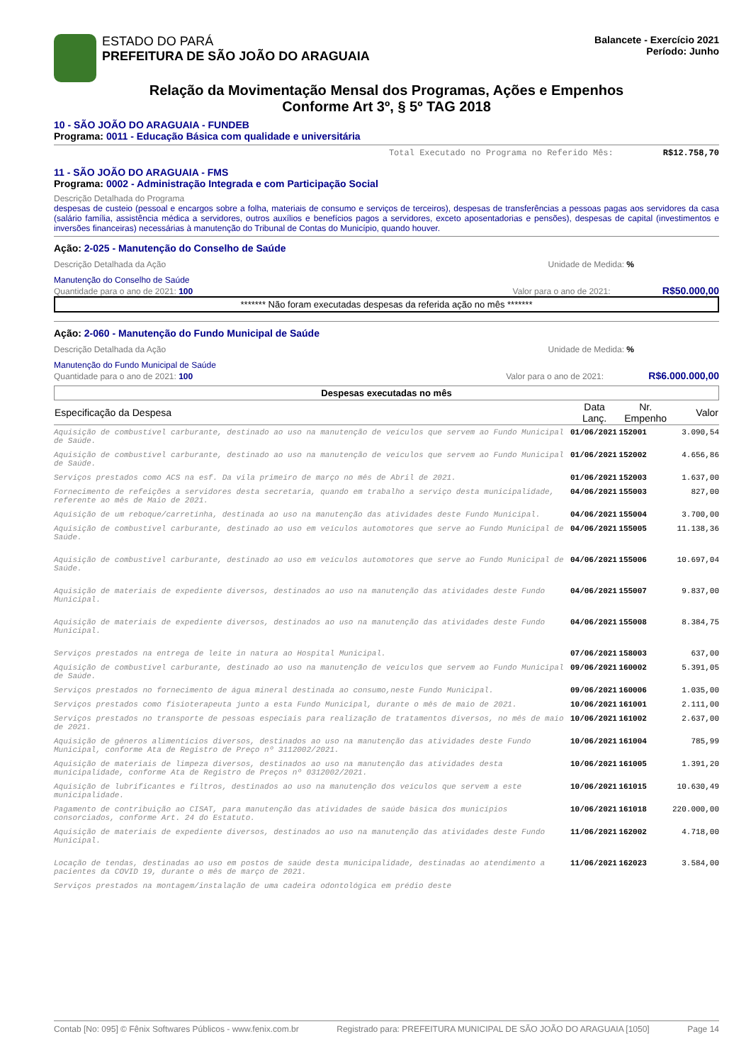ESTADO DO PARÁ
PREFEITURA DE SÃO JOÃO DO ARAGUAIA
Balancete - Exercício 2021
Período: Junho
Relação da Movimentação Mensal dos Programas, Ações e Empenhos
Conforme Art 3º, § 5º TAG 2018
10 - SÃO JOÃO DO ARAGUAIA - FUNDEB
Programa: 0011 - Educação Básica com qualidade e universitária
Total Executado no Programa no Referido Mês: R$12.758,70
11 - SÃO JOÃO DO ARAGUAIA - FMS
Programa: 0002 - Administração Integrada e com Participação Social
Descrição Detalhada do Programa
despesas de custeio (pessoal e encargos sobre a folha, materiais de consumo e serviços de terceiros), despesas de transferências a pessoas pagas aos servidores da casa (salário família, assistência médica a servidores, outros auxílios e benefícios pagos a servidores, exceto aposentadorias e pensões), despesas de capital (investimentos e inversões financeiras) necessárias à manutenção do Tribunal de Contas do Município, quando houver.
Ação: 2-025 - Manutenção do Conselho de Saúde
Descrição Detalhada da Ação Unidade de Medida: %
Manutenção do Conselho de Saúde
Quantidade para o ano de 2021: 100 Valor para o ano de 2021: R$50.000,00
******* Não foram executadas despesas da referida ação no mês *******
Ação: 2-060 - Manutenção do Fundo Municipal de Saúde
Descrição Detalhada da Ação Unidade de Medida: %
Manutenção do Fundo Municipal de Saúde
Quantidade para o ano de 2021: 100 Valor para o ano de 2021: R$6.000.000,00
Despesas executadas no mês
| Especificação da Despesa | Data Lanç. | Nr. Empenho | Valor |
| --- | --- | --- | --- |
| Aquisição de combustível carburante, destinado ao uso na manutenção de veículos que servem ao Fundo Municipal de Saúde. | 01/06/2021 | 152001 | 3.090,54 |
| Aquisição de combustível carburante, destinado ao uso na manutenção de veículos que servem ao Fundo Municipal de Saúde. | 01/06/2021 | 152002 | 4.656,86 |
| Serviços prestados como ACS na esf. Da vila primeiro de março no mês de Abril de 2021. | 01/06/2021 | 152003 | 1.637,00 |
| Fornecimento de refeições a servidores desta secretaria, quando em trabalho a serviço desta municipalidade, referente ao mês de Maio de 2021. | 04/06/2021 | 155003 | 827,00 |
| Aquisição de um reboque/carretinha, destinada ao uso na manutenção das atividades deste Fundo Municipal. | 04/06/2021 | 155004 | 3.700,00 |
| Aquisição de combustível carburante, destinado ao uso em veículos automotores que serve ao Fundo Municipal de Saúde. | 04/06/2021 | 155005 | 11.138,36 |
| Aquisição de combustível carburante, destinado ao uso em veículos automotores que serve ao Fundo Municipal de Saúde. | 04/06/2021 | 155006 | 10.697,04 |
| Aquisição de materiais de expediente diversos, destinados ao uso na manutenção das atividades deste Fundo Municipal. | 04/06/2021 | 155007 | 9.837,00 |
| Aquisição de materiais de expediente diversos, destinados ao uso na manutenção das atividades deste Fundo Municipal. | 04/06/2021 | 155008 | 8.384,75 |
| Serviços prestados na entrega de leite in natura ao Hospital Municipal. | 07/06/2021 | 158003 | 637,00 |
| Aquisição de combustível carburante, destinado ao uso na manutenção de veículos que servem ao Fundo Municipal de Saúde. | 09/06/2021 | 160002 | 5.391,05 |
| Serviços prestados no fornecimento de água mineral destinada ao consumo,neste Fundo Municipal. | 09/06/2021 | 160006 | 1.035,00 |
| Serviços prestados como fisioterapeuta junto a esta Fundo Municipal, durante o mês de maio de 2021. | 10/06/2021 | 161001 | 2.111,00 |
| Serviços prestados no transporte de pessoas especiais para realização de tratamentos diversos, no mês de maio de 2021. | 10/06/2021 | 161002 | 2.637,00 |
| Aquisição de gêneros alimentícios diversos, destinados ao uso na manutenção das atividades deste Fundo Municipal, conforme Ata de Registro de Preço nº 3112002/2021. | 10/06/2021 | 161004 | 785,99 |
| Aquisição de materiais de limpeza diversos, destinados ao uso na manutenção das atividades desta municipalidade, conforme Ata de Registro de Preços nº 0312002/2021. | 10/06/2021 | 161005 | 1.391,20 |
| Aquisição de lubrificantes e filtros, destinados ao uso na manutenção dos veículos que servem a este municipalidade. | 10/06/2021 | 161015 | 10.630,49 |
| Pagamento de contribuição ao CISAT, para manutenção das atividades de saúde básica dos municípios consorciados, conforme Art. 24 do Estatuto. | 10/06/2021 | 161018 | 220.000,00 |
| Aquisição de materiais de expediente diversos, destinados ao uso na manutenção das atividades deste Fundo Municipal. | 11/06/2021 | 162002 | 4.718,00 |
| Locação de tendas, destinadas ao uso em postos de saúde desta municipalidade, destinadas ao atendimento a pacientes da COVID 19, durante o mês de março de 2021. | 11/06/2021 | 162023 | 3.584,00 |
| Serviços prestados na montagem/instalação de uma cadeira odontológica em prédio deste | | | |
Contab [No: 095] © Fênix Softwares Públicos - www.fenix.com.br Registrado para: PREFEITURA MUNICIPAL DE SÃO JOÃO DO ARAGUAIA [1050] Page 14